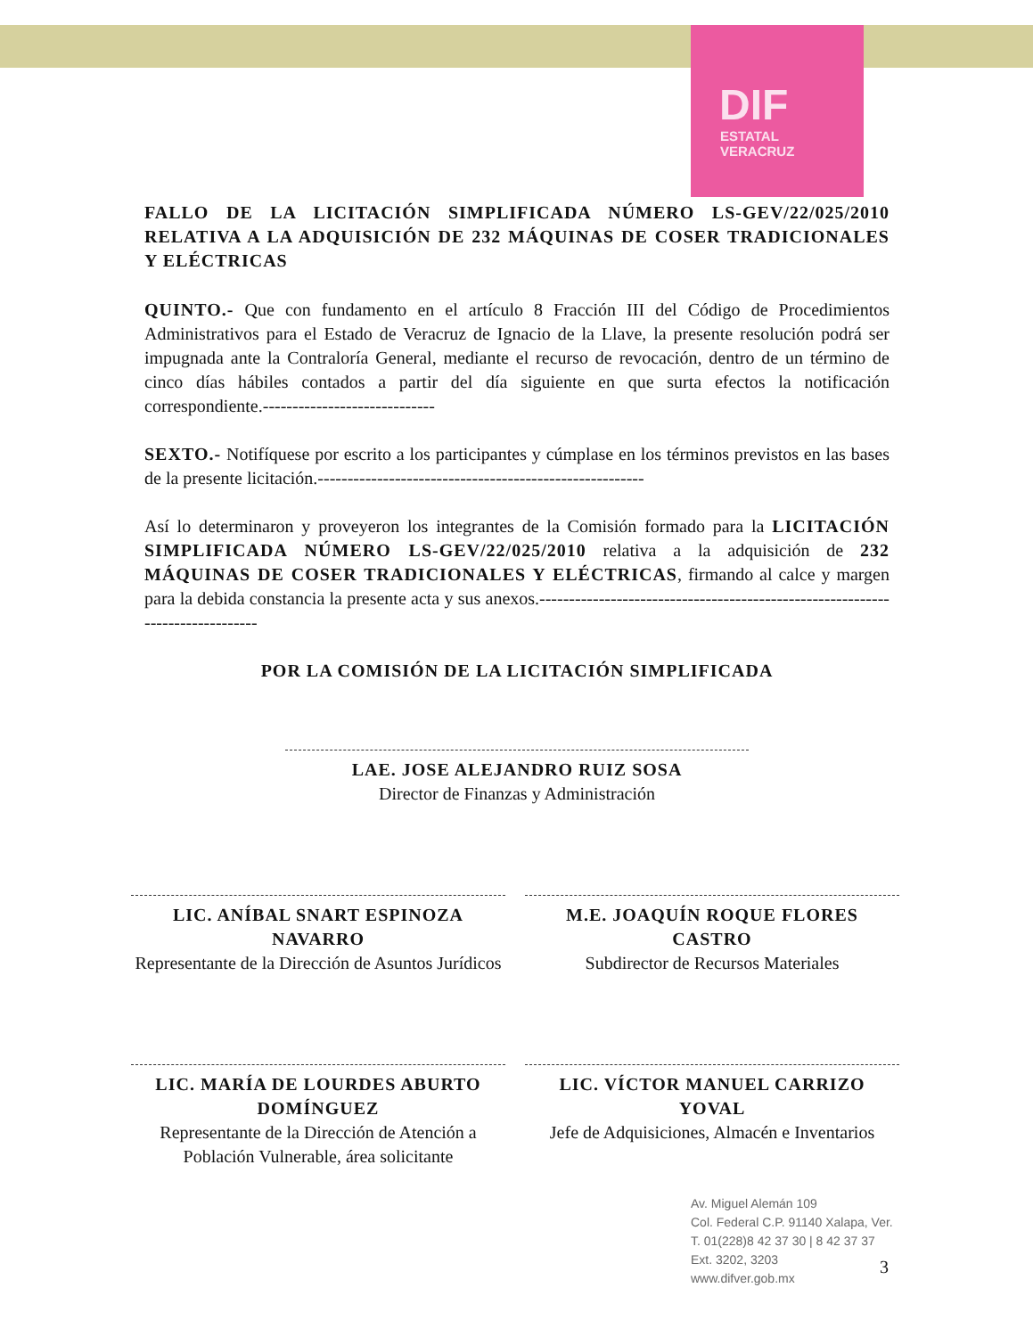DIF
ESTATAL
VERACRUZ
FALLO DE LA LICITACIÓN SIMPLIFICADA NÚMERO LS-GEV/22/025/2010 RELATIVA A LA ADQUISICIÓN DE 232 MÁQUINAS DE COSER TRADICIONALES Y ELÉCTRICAS
QUINTO.- Que con fundamento en el artículo 8 Fracción III del Código de Procedimientos Administrativos para el Estado de Veracruz de Ignacio de la Llave, la presente resolución podrá ser impugnada ante la Contraloría General, mediante el recurso de revocación, dentro de un término de cinco días hábiles contados a partir del día siguiente en que surta efectos la notificación correspondiente.-----------------------------
SEXTO.- Notifíquese por escrito a los participantes y cúmplase en los términos previstos en las bases de la presente licitación.-------------------------------------------------------
Así lo determinaron y proveyeron los integrantes de la Comisión formado para la LICITACIÓN SIMPLIFICADA NÚMERO LS-GEV/22/025/2010 relativa a la adquisición de 232 MÁQUINAS DE COSER TRADICIONALES Y ELÉCTRICAS, firmando al calce y margen para la debida constancia la presente acta y sus anexos.------------------------------------------------------------------------------
POR LA COMISIÓN DE LA LICITACIÓN SIMPLIFICADA
LAE. JOSE ALEJANDRO RUIZ SOSA
Director de Finanzas y Administración
LIC. ANÍBAL SNART ESPINOZA NAVARRO
Representante de la Dirección de Asuntos Jurídicos
M.E. JOAQUÍN ROQUE FLORES CASTRO
Subdirector de Recursos Materiales
LIC. MARÍA DE LOURDES ABURTO DOMÍNGUEZ
Representante de la Dirección de Atención a Población Vulnerable, área solicitante
LIC. VÍCTOR MANUEL CARRIZO YOVAL
Jefe de Adquisiciones, Almacén e Inventarios
Av. Miguel Alemán 109
Col. Federal C.P. 91140 Xalapa, Ver.
T. 01(228)8 42 37 30 | 8 42 37 37
Ext. 3202, 3203
www.difver.gob.mx
3